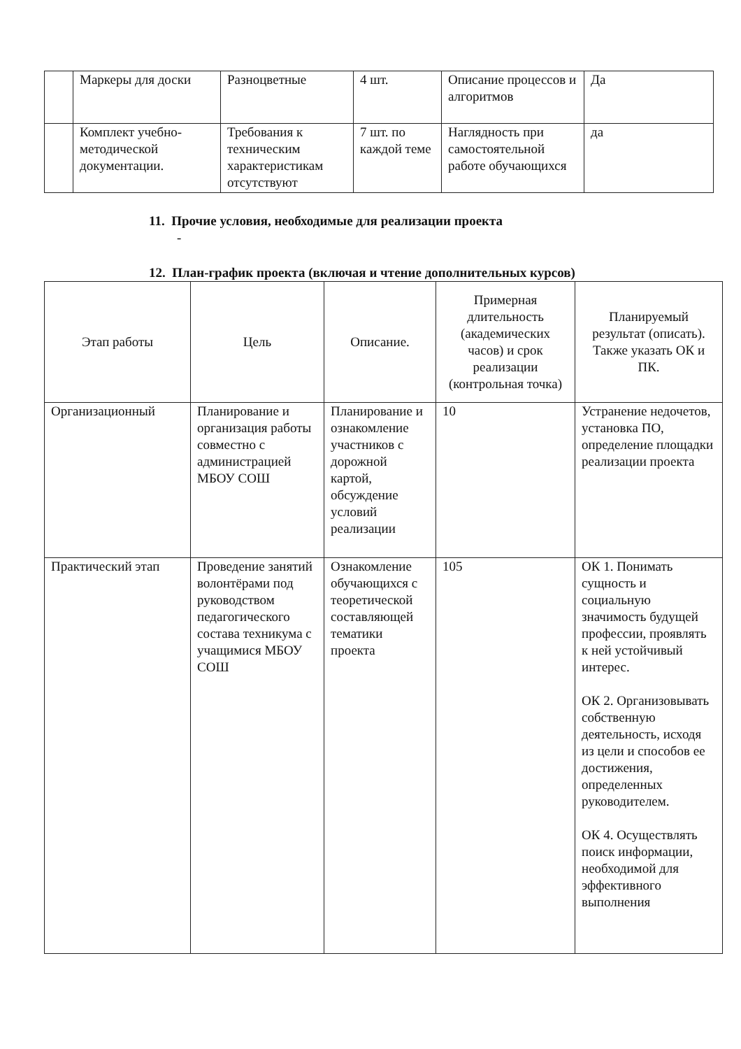| | Маркеры для доски | Разноцветные | 4 шт. | Описание процессов и алгоритмов | Да |
| | Комплект учебно-методической документации. | Требования к техническим характеристикам отсутствуют | 7 шт. по каждой теме | Наглядность при самостоятельной работе обучающихся | да |
11. Прочие условия, необходимые для реализации проекта
-
12. План-график проекта (включая и чтение дополнительных курсов)
| Этап работы | Цель | Описание. | Примерная длительность (академических часов) и срок реализации (контрольная точка) | Планируемый результат (описать). Также указать ОК и ПК. |
| --- | --- | --- | --- | --- |
| Организационный | Планирование и организация работы совместно с администрацией МБОУ СОШ | Планирование и ознакомление участников с дорожной картой, обсуждение условий реализации | 10 | Устранение недочетов, установка ПО, определение площадки реализации проекта |
| Практический этап | Проведение занятий волонтёрами под руководством педагогического состава техникума с учащимися МБОУ СОШ | Ознакомление обучающихся с теоретической составляющей тематики проекта | 105 | ОК 1. Понимать сущность и социальную значимость будущей профессии, проявлять к ней устойчивый интерес. ОК 2. Организовывать собственную деятельность, исходя из цели и способов ее достижения, определенных руководителем. ОК 4. Осуществлять поиск информации, необходимой для эффективного выполнения |